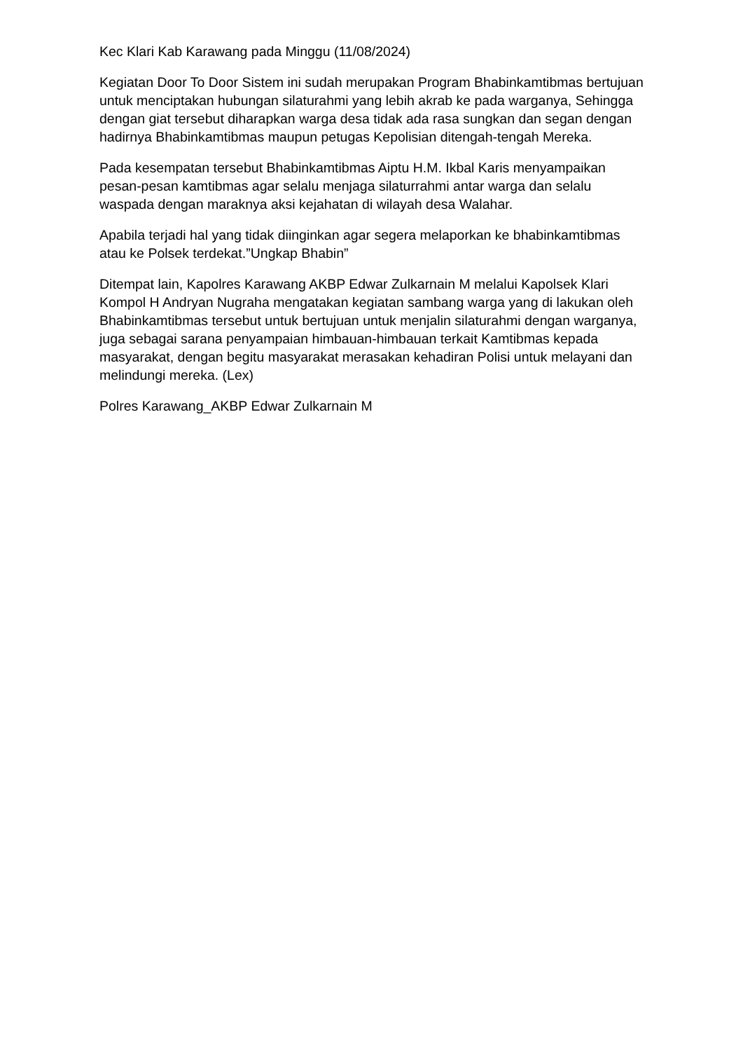Kec Klari Kab Karawang pada Minggu (11/08/2024)
Kegiatan Door To Door Sistem ini sudah merupakan Program Bhabinkamtibmas bertujuan untuk menciptakan hubungan silaturahmi yang lebih akrab ke pada warganya, Sehingga dengan giat tersebut diharapkan warga desa tidak ada rasa sungkan dan segan dengan hadirnya Bhabinkamtibmas maupun petugas Kepolisian ditengah-tengah Mereka.
Pada kesempatan tersebut Bhabinkamtibmas Aiptu H.M. Ikbal Karis menyampaikan pesan-pesan kamtibmas agar selalu menjaga silaturrahmi antar warga dan selalu waspada dengan maraknya aksi kejahatan di wilayah desa Walahar.
Apabila terjadi hal yang tidak diinginkan agar segera melaporkan ke bhabinkamtibmas atau ke Polsek terdekat.”Ungkap Bhabin”
Ditempat lain, Kapolres Karawang AKBP Edwar Zulkarnain M melalui Kapolsek Klari Kompol H Andryan Nugraha mengatakan kegiatan sambang warga yang di lakukan oleh Bhabinkamtibmas tersebut untuk bertujuan untuk menjalin silaturahmi dengan warganya, juga sebagai sarana penyampaian himbauan-himbauan terkait Kamtibmas kepada masyarakat, dengan begitu masyarakat merasakan kehadiran Polisi untuk melayani dan melindungi mereka. (Lex)
Polres Karawang_AKBP Edwar Zulkarnain M